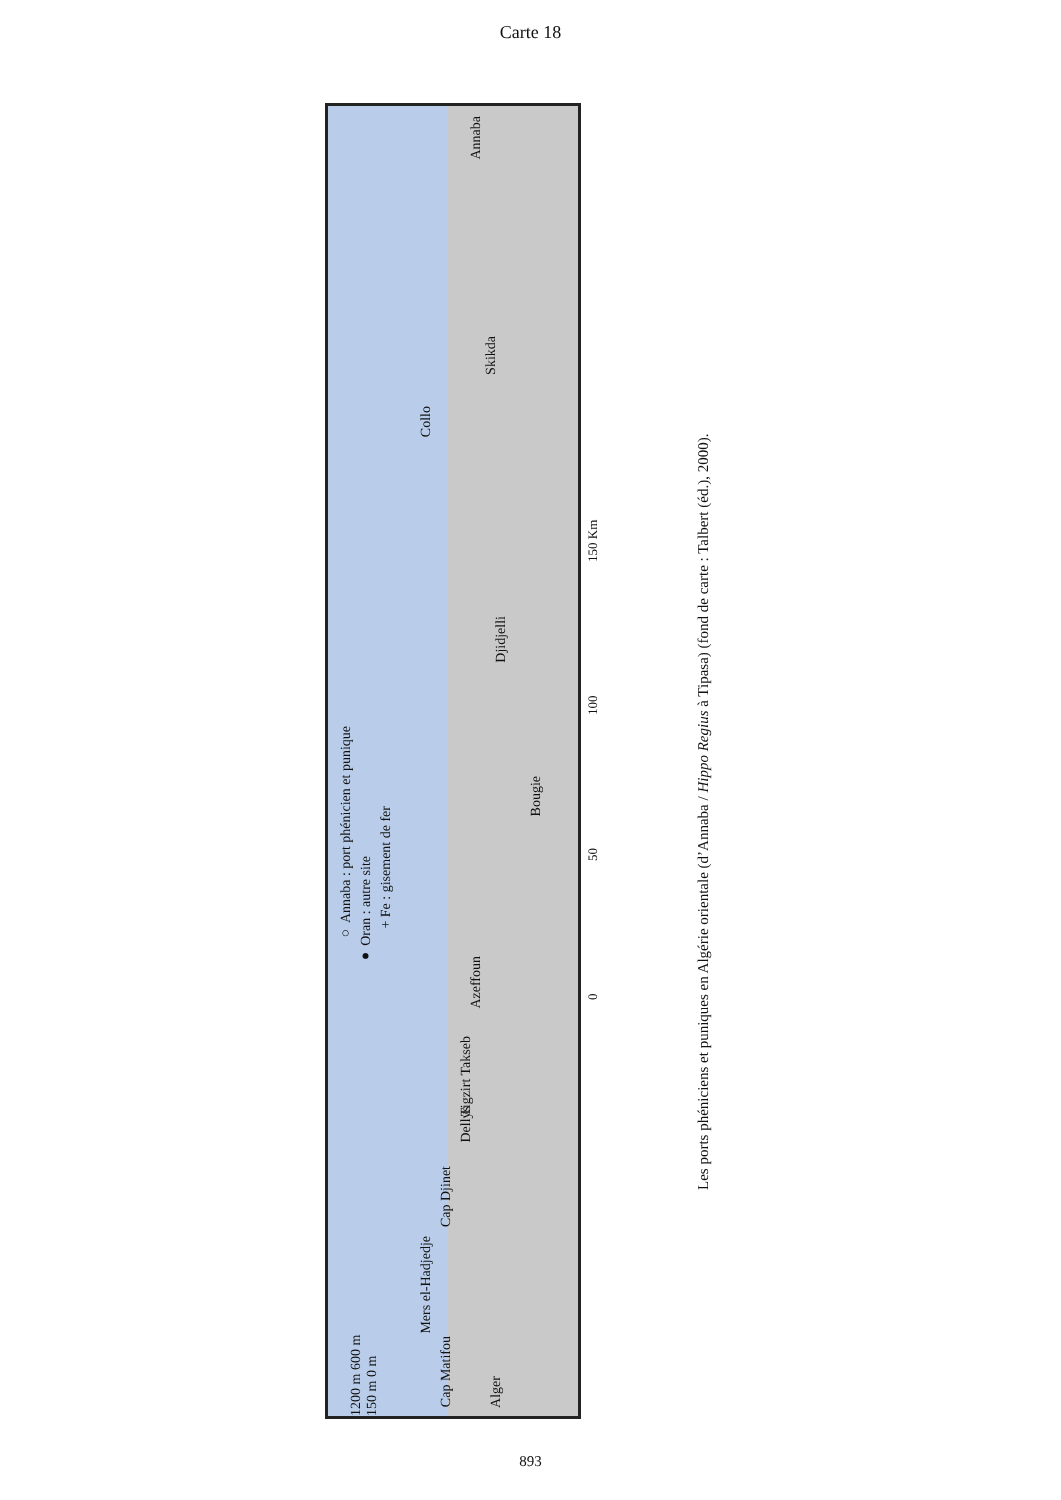Carte 18
○ Annaba : port phénicien et punique
● Oran : autre site
+ Fe : gisement de fer
Annaba
Skikda
Collo
Djidjelli
Bougie
Azeffoun
Tigzirt Takseb
Dellys
Cap Djinet
Mers el-Hadjedje
Cap Matifou
Alger
1200 m 600 m 150 m 0 m
0 50 100 150 Km
Les ports phéniciens et puniques en Algérie orientale (d’Annaba / Hippo Regius à Tipasa) (fond de carte : Talbert (éd.), 2000).
893